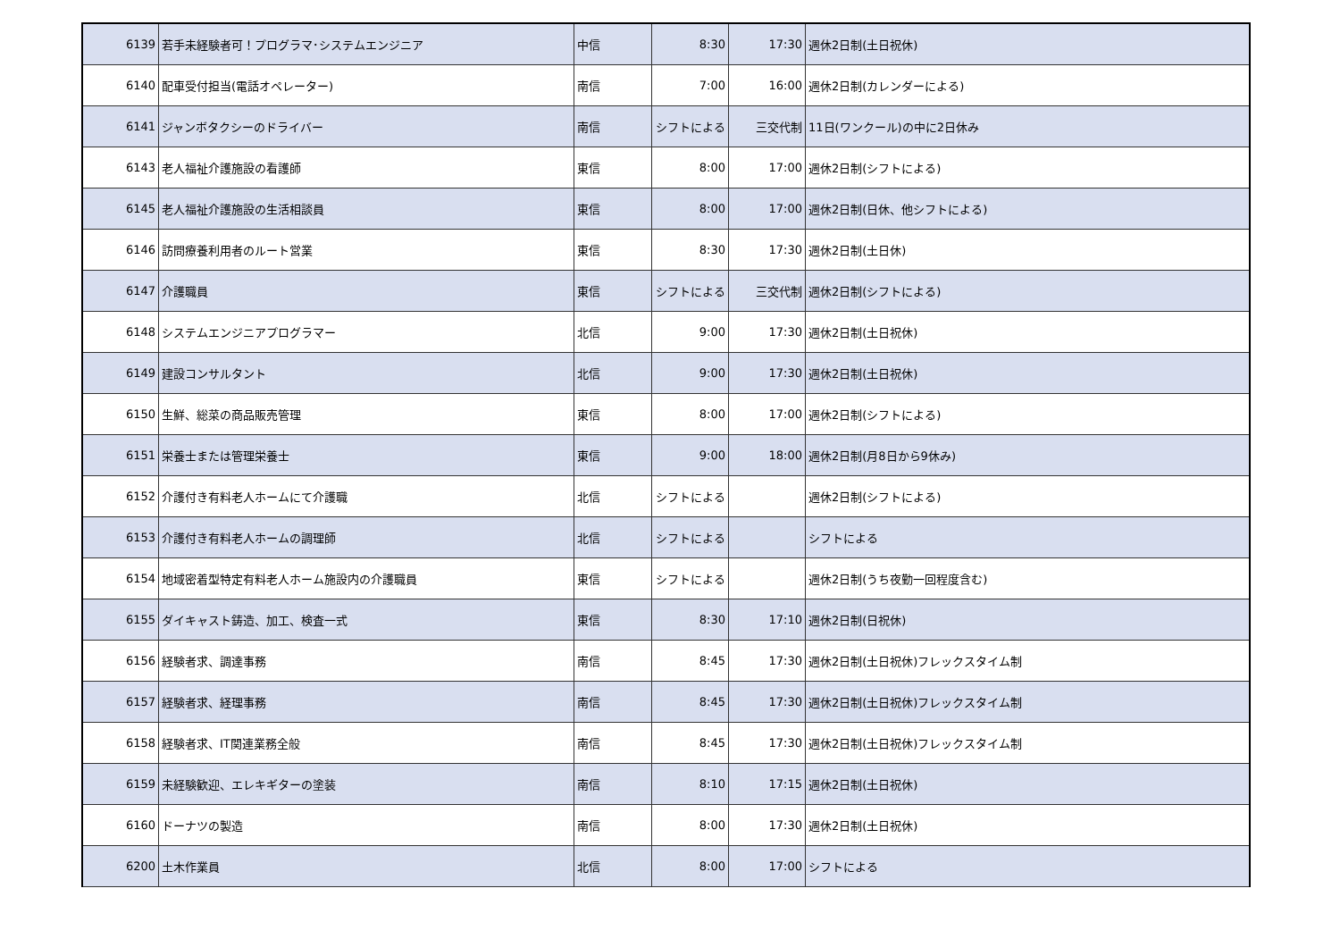| 6139 | 若手未経験者可！プログラマ･システムエンジニア | 中信 | 8:30 | 17:30 | 週休2日制(土日祝休) |
| 6140 | 配車受付担当(電話オペレーター) | 南信 | 7:00 | 16:00 | 週休2日制(カレンダーによる) |
| 6141 | ジャンボタクシーのドライバー | 南信 | シフトによる | 三交代制 | 11日(ワンクール)の中に2日休み |
| 6143 | 老人福祉介護施設の看護師 | 東信 | 8:00 | 17:00 | 週休2日制(シフトによる) |
| 6145 | 老人福祉介護施設の生活相談員 | 東信 | 8:00 | 17:00 | 週休2日制(日休、他シフトによる) |
| 6146 | 訪問療養利用者のルート営業 | 東信 | 8:30 | 17:30 | 週休2日制(土日休) |
| 6147 | 介護職員 | 東信 | シフトによる | 三交代制 | 週休2日制(シフトによる) |
| 6148 | システムエンジニアプログラマー | 北信 | 9:00 | 17:30 | 週休2日制(土日祝休) |
| 6149 | 建設コンサルタント | 北信 | 9:00 | 17:30 | 週休2日制(土日祝休) |
| 6150 | 生鮮、総菜の商品販売管理 | 東信 | 8:00 | 17:00 | 週休2日制(シフトによる) |
| 6151 | 栄養士または管理栄養士 | 東信 | 9:00 | 18:00 | 週休2日制(月8日から9休み) |
| 6152 | 介護付き有料老人ホームにて介護職 | 北信 | シフトによる | | 週休2日制(シフトによる) |
| 6153 | 介護付き有料老人ホームの調理師 | 北信 | シフトによる | | シフトによる |
| 6154 | 地域密着型特定有料老人ホーム施設内の介護職員 | 東信 | シフトによる | | 週休2日制(うち夜勤一回程度含む) |
| 6155 | ダイキャスト鋳造、加工、検査一式 | 東信 | 8:30 | 17:10 | 週休2日制(日祝休) |
| 6156 | 経験者求、調達事務 | 南信 | 8:45 | 17:30 | 週休2日制(土日祝休)フレックスタイム制 |
| 6157 | 経験者求、経理事務 | 南信 | 8:45 | 17:30 | 週休2日制(土日祝休)フレックスタイム制 |
| 6158 | 経験者求、IT関連業務全般 | 南信 | 8:45 | 17:30 | 週休2日制(土日祝休)フレックスタイム制 |
| 6159 | 未経験歓迎、エレキギターの塗装 | 南信 | 8:10 | 17:15 | 週休2日制(土日祝休) |
| 6160 | ドーナツの製造 | 南信 | 8:00 | 17:30 | 週休2日制(土日祝休) |
| 6200 | 土木作業員 | 北信 | 8:00 | 17:00 | シフトによる |